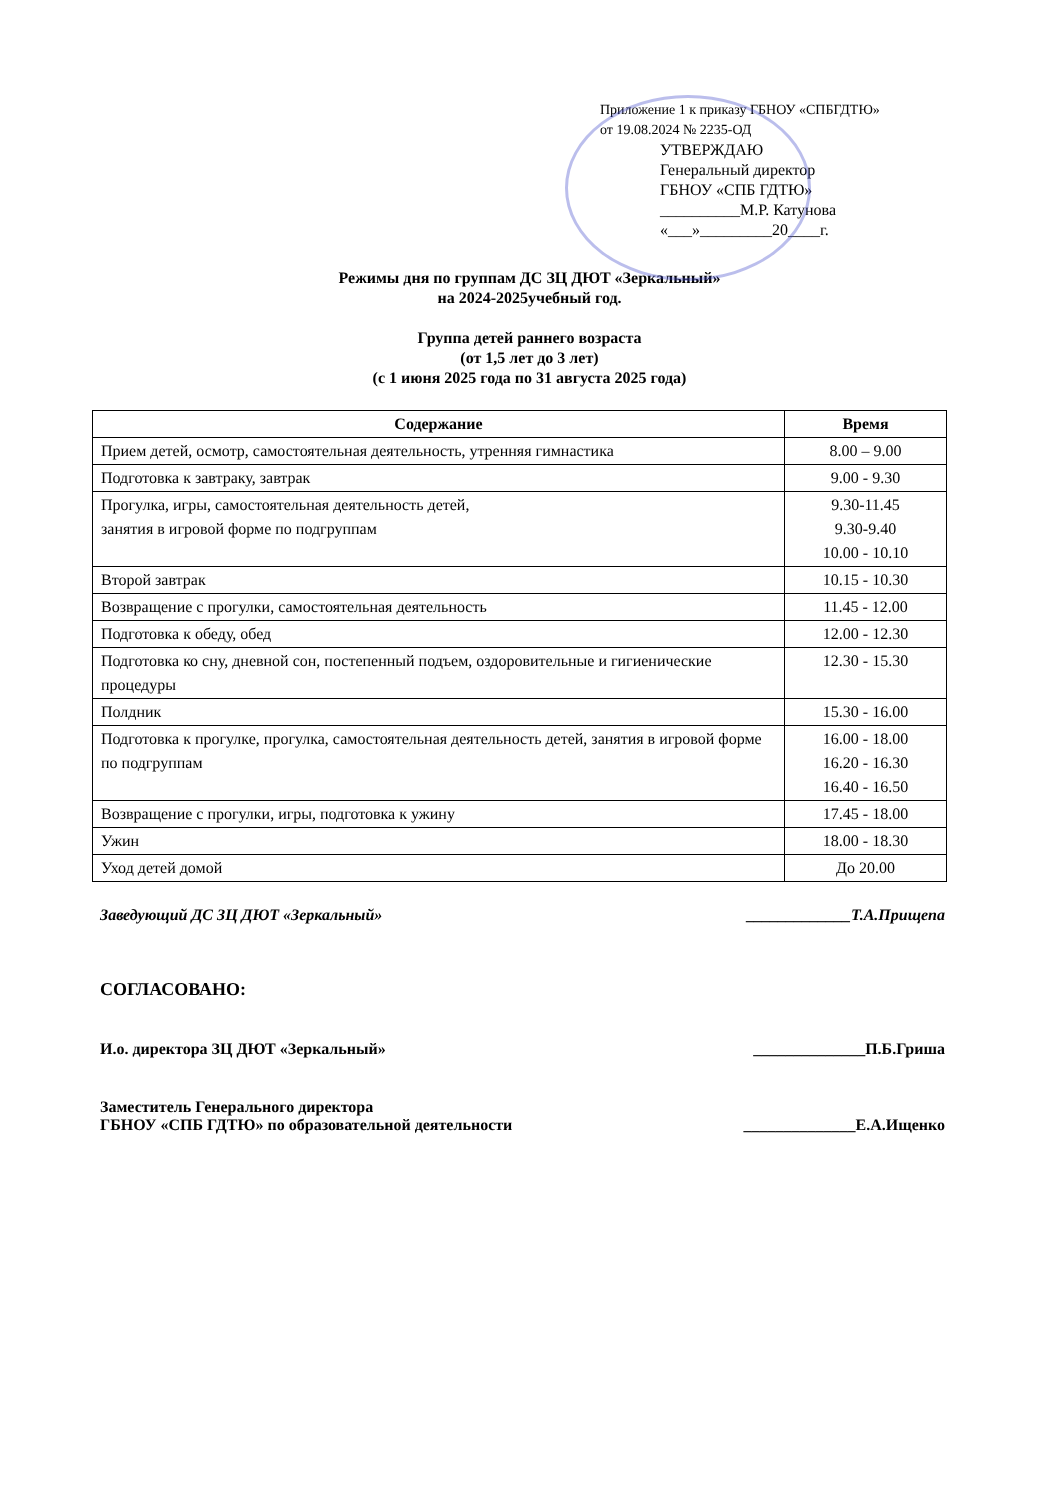Приложение 1 к приказу ГБНОУ «СПБГДТЮ»
от 19.08.2024 № 2235-ОД
УТВЕРЖДАЮ
Генеральный директор
ГБНОУ «СПБ ГДТЮ»
__________М.Р. Катунова
«___»_________20____г.
Режимы дня по группам ДС ЗЦ ДЮТ «Зеркальный»
на 2024-2025учебный год.
Группа детей раннего возраста
(от 1,5 лет до 3 лет)
(с 1 июня 2025 года по 31 августа 2025 года)
| Содержание | Время |
| --- | --- |
| Прием детей, осмотр, самостоятельная деятельность, утренняя гимнастика | 8.00 – 9.00 |
| Подготовка к завтраку, завтрак | 9.00 - 9.30 |
| Прогулка, игры, самостоятельная деятельность детей, занятия в игровой форме по подгруппам | 9.30-11.45 9.30-9.40 10.00 - 10.10 |
| Второй завтрак | 10.15 - 10.30 |
| Возвращение с прогулки, самостоятельная деятельность | 11.45 - 12.00 |
| Подготовка к обеду, обед | 12.00 - 12.30 |
| Подготовка ко сну, дневной сон, постепенный подъем, оздоровительные и гигиенические процедуры | 12.30 - 15.30 |
| Полдник | 15.30 - 16.00 |
| Подготовка к прогулке, прогулка, самостоятельная деятельность детей, занятия в игровой форме по подгруппам | 16.00 - 18.00 16.20 - 16.30 16.40 - 16.50 |
| Возвращение с прогулки, игры, подготовка к ужину | 17.45 - 18.00 |
| Ужин | 18.00 - 18.30 |
| Уход детей домой | До 20.00 |
Заведующий ДС ЗЦ ДЮТ «Зеркальный» _____________Т.А.Прищепа
СОГЛАСОВАНО:
И.о. директора ЗЦ ДЮТ «Зеркальный» ______________П.Б.Гриша
Заместитель Генерального директора
ГБНОУ «СПБ ГДТЮ» по образовательной деятельности ______________Е.А.Ищенко